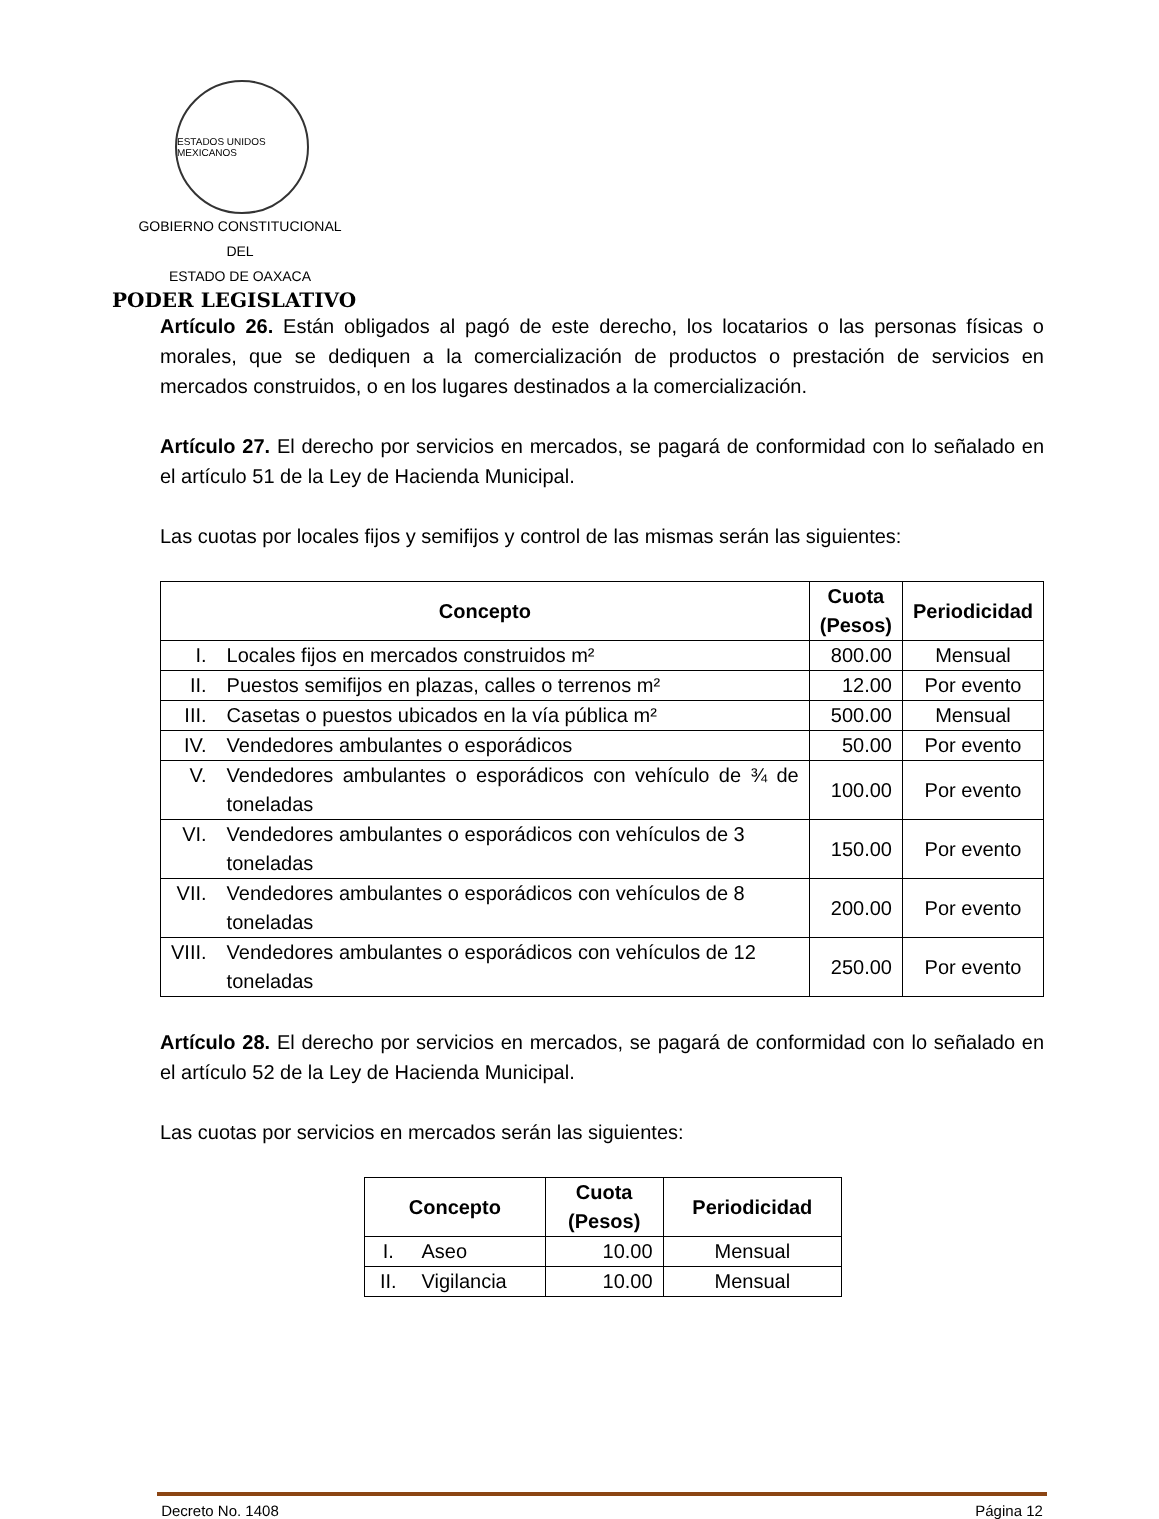ESTADOS UNIDOS MEXICANOS
GOBIERNO CONSTITUCIONAL
DEL
ESTADO DE OAXACA
PODER LEGISLATIVO
Artículo 26. Están obligados al pagó de este derecho, los locatarios o las personas físicas o morales, que se dediquen a la comercialización de productos o prestación de servicios en mercados construidos, o en los lugares destinados a la comercialización.
Artículo 27. El derecho por servicios en mercados, se pagará de conformidad con lo señalado en el artículo 51 de la Ley de Hacienda Municipal.
Las cuotas por locales fijos y semifijos y control de las mismas serán las siguientes:
| Concepto | | Cuota (Pesos) | Periodicidad |
| --- | --- | --- | --- |
| I. | Locales fijos en mercados construidos m² | 800.00 | Mensual |
| II. | Puestos semifijos en plazas, calles o terrenos m² | 12.00 | Por evento |
| III. | Casetas o puestos ubicados en la vía pública m² | 500.00 | Mensual |
| IV. | Vendedores ambulantes o esporádicos | 50.00 | Por evento |
| V. | Vendedores ambulantes o esporádicos con vehículo de ¾ de toneladas | 100.00 | Por evento |
| VI. | Vendedores ambulantes o esporádicos con vehículos de 3 toneladas | 150.00 | Por evento |
| VII. | Vendedores ambulantes o esporádicos con vehículos de 8 toneladas | 200.00 | Por evento |
| VIII. | Vendedores ambulantes o esporádicos con vehículos de 12 toneladas | 250.00 | Por evento |
Artículo 28. El derecho por servicios en mercados, se pagará de conformidad con lo señalado en el artículo 52 de la Ley de Hacienda Municipal.
Las cuotas por servicios en mercados serán las siguientes:
| Concepto | | Cuota (Pesos) | Periodicidad |
| --- | --- | --- | --- |
| I. | Aseo | 10.00 | Mensual |
| II. | Vigilancia | 10.00 | Mensual |
Decreto No. 1408 Página 12